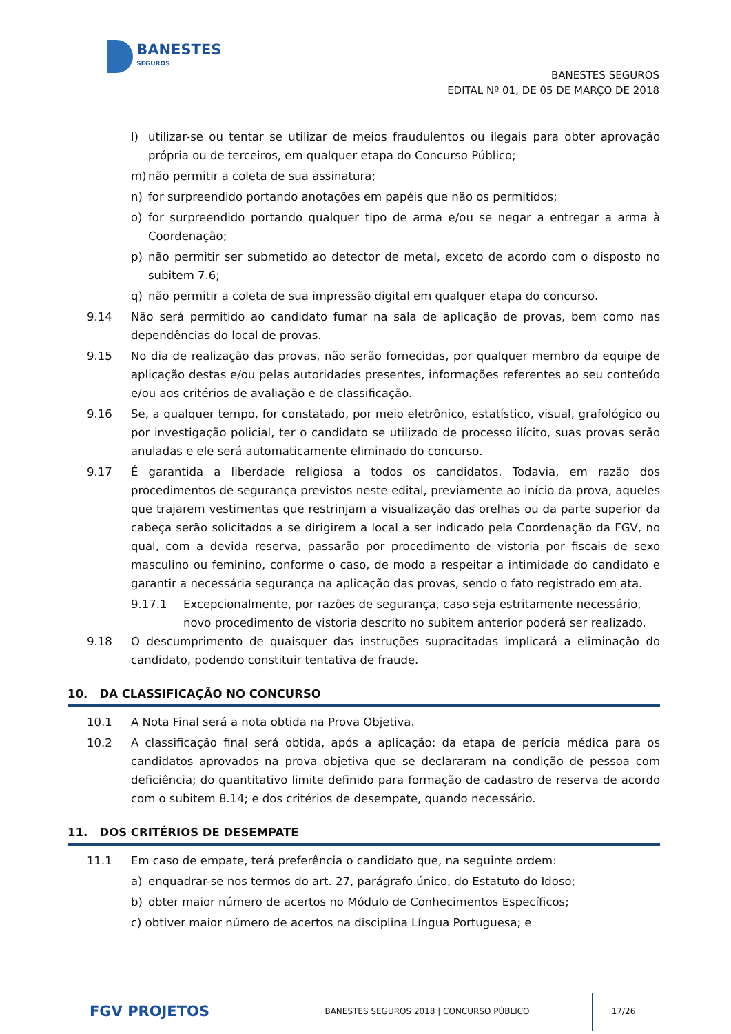BANESTES SEGUROS
BANESTES SEGUROS
EDITAL Nº 01, DE 05 DE MARÇO DE 2018
l) utilizar-se ou tentar se utilizar de meios fraudulentos ou ilegais para obter aprovação própria ou de terceiros, em qualquer etapa do Concurso Público;
m) não permitir a coleta de sua assinatura;
n) for surpreendido portando anotações em papéis que não os permitidos;
o) for surpreendido portando qualquer tipo de arma e/ou se negar a entregar a arma à Coordenação;
p) não permitir ser submetido ao detector de metal, exceto de acordo com o disposto no subitem 7.6;
q) não permitir a coleta de sua impressão digital em qualquer etapa do concurso.
9.14 Não será permitido ao candidato fumar na sala de aplicação de provas, bem como nas dependências do local de provas.
9.15 No dia de realização das provas, não serão fornecidas, por qualquer membro da equipe de aplicação destas e/ou pelas autoridades presentes, informações referentes ao seu conteúdo e/ou aos critérios de avaliação e de classificação.
9.16 Se, a qualquer tempo, for constatado, por meio eletrônico, estatístico, visual, grafológico ou por investigação policial, ter o candidato se utilizado de processo ilícito, suas provas serão anuladas e ele será automaticamente eliminado do concurso.
9.17 É garantida a liberdade religiosa a todos os candidatos. Todavia, em razão dos procedimentos de segurança previstos neste edital, previamente ao início da prova, aqueles que trajarem vestimentas que restrinjam a visualização das orelhas ou da parte superior da cabeça serão solicitados a se dirigirem a local a ser indicado pela Coordenação da FGV, no qual, com a devida reserva, passarão por procedimento de vistoria por fiscais de sexo masculino ou feminino, conforme o caso, de modo a respeitar a intimidade do candidato e garantir a necessária segurança na aplicação das provas, sendo o fato registrado em ata.
9.17.1 Excepcionalmente, por razões de segurança, caso seja estritamente necessário, novo procedimento de vistoria descrito no subitem anterior poderá ser realizado.
9.18 O descumprimento de quaisquer das instruções supracitadas implicará a eliminação do candidato, podendo constituir tentativa de fraude.
10. DA CLASSIFICAÇÃO NO CONCURSO
10.1 A Nota Final será a nota obtida na Prova Objetiva.
10.2 A classificação final será obtida, após a aplicação: da etapa de perícia médica para os candidatos aprovados na prova objetiva que se declararam na condição de pessoa com deficiência; do quantitativo limite definido para formação de cadastro de reserva de acordo com o subitem 8.14; e dos critérios de desempate, quando necessário.
11. DOS CRITÉRIOS DE DESEMPATE
11.1 Em caso de empate, terá preferência o candidato que, na seguinte ordem:
a) enquadrar-se nos termos do art. 27, parágrafo único, do Estatuto do Idoso;
b) obter maior número de acertos no Módulo de Conhecimentos Específicos;
c) obtiver maior número de acertos na disciplina Língua Portuguesa; e
FGV PROJETOS
BANESTES SEGUROS 2018 | CONCURSO PÚBLICO
17/26